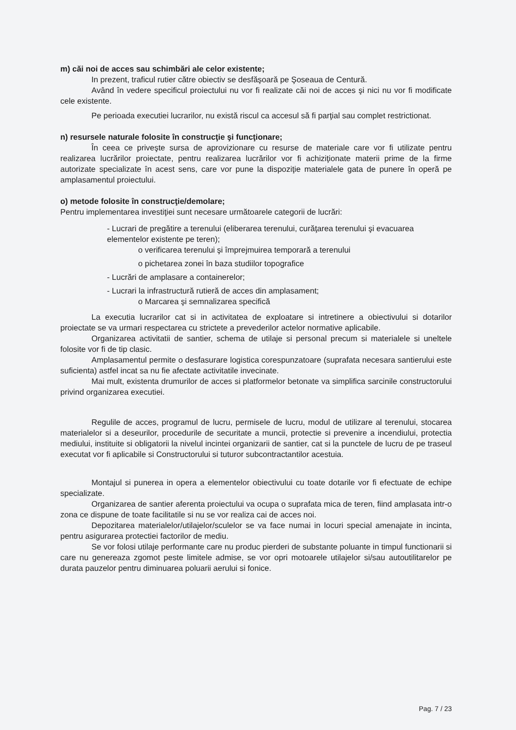m) căi noi de acces sau schimbări ale celor existente;
In prezent, traficul rutier către obiectiv se desfăşoară pe Şoseaua de Centură.
Având în vedere specificul proiectului nu vor fi realizate căi noi de acces şi nici nu vor fi modificate cele existente.
Pe perioada executiei lucrarilor, nu există riscul ca accesul să fi parţial sau complet restrictionat.
n) resursele naturale folosite în construcţie şi funcţionare;
În ceea ce priveşte sursa de aprovizionare cu resurse de materiale care vor fi utilizate pentru realizarea lucrărilor proiectate, pentru realizarea lucrărilor vor fi achiziţionate materii prime de la firme autorizate specializate în acest sens, care vor pune la dispoziţie materialele gata de punere în operă pe amplasamentul proiectului.
o) metode folosite în construcţie/demolare;
Pentru implementarea investiţiei sunt necesare următoarele categorii de lucrări:
- Lucrari de pregătire a terenului (eliberarea terenului, curăţarea terenului şi evacuarea elementelor existente pe teren);
o verificarea terenului şi împrejmuirea temporară a terenului
o pichetarea zonei în baza studiilor topografice
- Lucrări de amplasare a containerelor;
- Lucrari la infrastructură rutieră de acces din amplasament;
o Marcarea şi semnalizarea specifică
La executia lucrarilor cat si in activitatea de exploatare si intretinere a obiectivului si dotarilor proiectate se va urmari respectarea cu strictete a prevederilor actelor normative aplicabile.
Organizarea activitatii de santier, schema de utilaje si personal precum si materialele si uneltele folosite vor fi de tip clasic.
Amplasamentul permite o desfasurare logistica corespunzatoare (suprafata necesara santierului este suficienta) astfel incat sa nu fie afectate activitatile invecinate.
Mai mult, existenta drumurilor de acces si platformelor betonate va simplifica sarcinile constructorului privind organizarea executiei.
Regulile de acces, programul de lucru, permisele de lucru, modul de utilizare al terenului, stocarea materialelor si a deseurilor, procedurile de securitate a muncii, protectie si prevenire a incendiului, protectia mediului, instituite si obligatorii la nivelul incintei organizarii de santier, cat si la punctele de lucru de pe traseul executat vor fi aplicabile si Constructorului si tuturor subcontractantilor acestuia.
Montajul si punerea in opera a elementelor obiectivului cu toate dotarile vor fi efectuate de echipe specializate.
Organizarea de santier aferenta proiectului va ocupa o suprafata mica de teren, fiind amplasata intr-o zona ce dispune de toate facilitatile si nu se vor realiza cai de acces noi.
Depozitarea materialelor/utilajelor/sculelor se va face numai in locuri special amenajate in incinta, pentru asigurarea protectiei factorilor de mediu.
Se vor folosi utilaje performante care nu produc pierderi de substante poluante in timpul functionarii si care nu genereaza zgomot peste limitele admise, se vor opri motoarele utilajelor si/sau autoutilitarelor pe durata pauzelor pentru diminuarea poluarii aerului si fonice.
Pag. 7 / 23